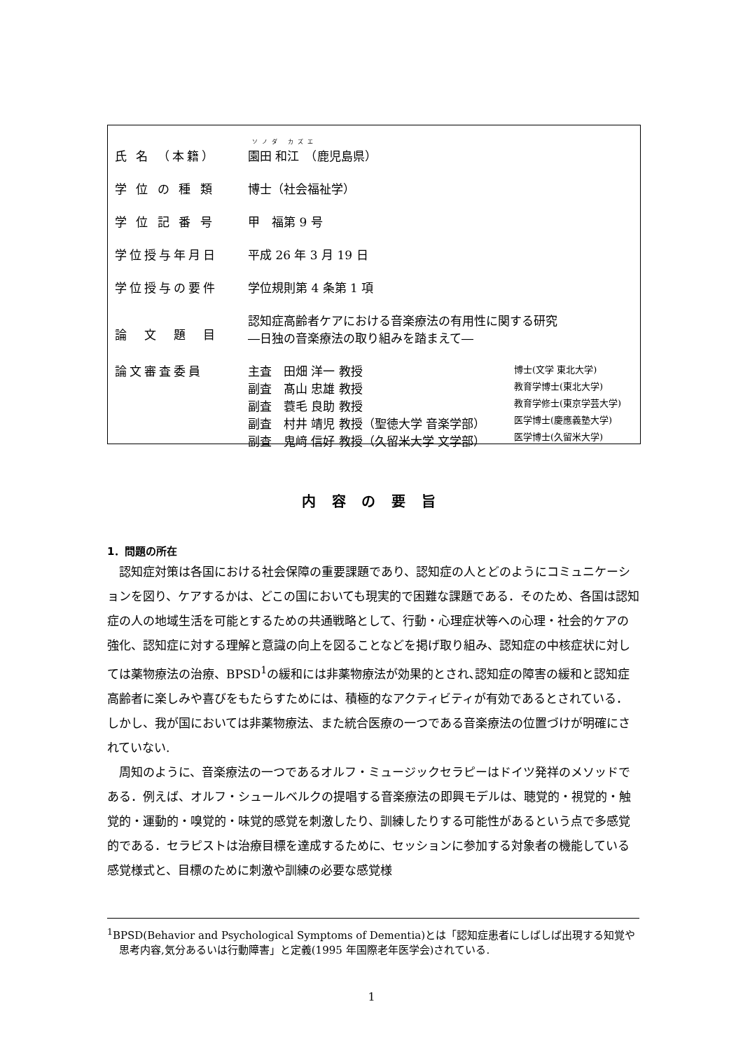| 氏 名 （本籍） | ソノダ カズエ 園田 和江 （鹿児島県） | |
| 学 位 の 種 類 | 博士（社会福祉学） | |
| 学 位 記 番 号 | 甲 福第 9 号 | |
| 学位授与年月日 | 平成 26 年 3 月 19 日 | |
| 学位授与の要件 | 学位規則第 4 条第 1 項 | |
| 論 文 題 目 | 認知症高齢者ケアにおける音楽療法の有用性に関する研究 ―日独の音楽療法の取り組みを踏まえて― | |
| 論文審査委員 | 主査 田畑 洋一 教授 副査 髙山 忠雄 教授 副査 蓑毛 良助 教授 副査 村井 靖児 教授（聖徳大学 音楽学部） 副査 鬼﨑 信好 教授（久留米大学 文学部） | 博士(文学 東北大学) 教育学博士(東北大学) 教育学修士(東京学芸大学) 医学博士(慶應義塾大学) 医学博士(久留米大学) |
内 容 の 要 旨
1．問題の所在
認知症対策は各国における社会保障の重要課題であり、認知症の人とどのようにコミュニケーションを図り、ケアするかは、どこの国においても現実的で困難な課題である．そのため、各国は認知症の人の地域生活を可能とするための共通戦略として、行動・心理症状等への心理・社会的ケアの強化、認知症に対する理解と意識の向上を図ることなどを掲げ取り組み、認知症の中核症状に対しては薬物療法の治療、BPSD<sup>1</sup>の緩和には非薬物療法が効果的とされ､認知症の障害の緩和と認知症高齢者に楽しみや喜びをもたらすためには、積極的なアクティビティが有効であるとされている．しかし、我が国においては非薬物療法、また統合医療の一つである音楽療法の位置づけが明確にされていない.
周知のように、音楽療法の一つであるオルフ・ミュージックセラピーはドイツ発祥のメソッドである．例えば、オルフ・シュールベルクの提唱する音楽療法の即興モデルは、聴覚的・視覚的・触覚的・運動的・嗅覚的・味覚的感覚を刺激したり、訓練したりする可能性があるという点で多感覚的である．セラピストは治療目標を達成するために、セッションに参加する対象者の機能している感覚様式と、目標のために刺激や訓練の必要な感覚様
<sup>1</sup> BPSD(Behavior and Psychological Symptoms of Dementia)とは「認知症患者にしばしば出現する知覚や思考内容,気分あるいは行動障害」と定義(1995 年国際老年医学会)されている.
1